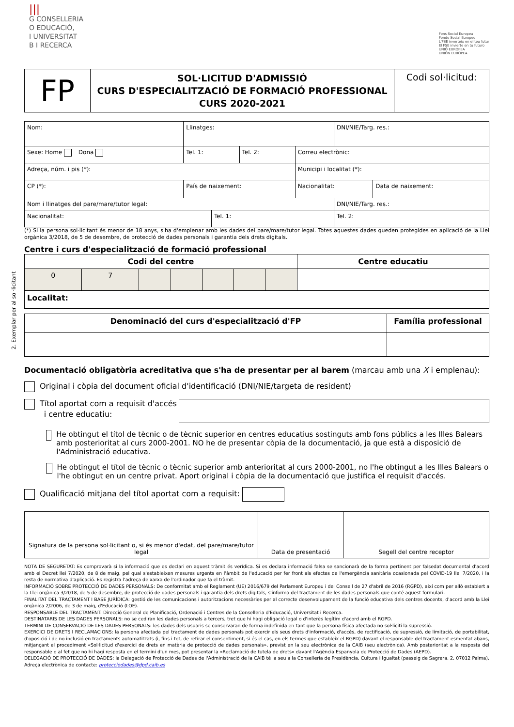2. Exemplar per al sol·licitant
|||
G CONSELLERIA
O EDUCACIÓ,
I UNIVERSITAT
B I RECERCA
Fons Social Europeu
Fondo Social Europeo
L'FSE inverteix en el teu futur
El FSE invierte en tu futuro
UNIÓ EUROPEA
UNIÓN EUROPEA
| FP | SOL·LICITUD D'ADMISSIÓ CURS D'ESPECIALITZACIÓ DE FORMACIÓ PROFESSIONAL CURS 2020-2021 | Codi sol·licitud: |
| Nom: | | Llinatges: | | | | DNI/NIE/Targ. res.: | |
| Sexe: Home Dona | | Tel. 1: | | Tel. 2: | Correu electrònic: | | |
| Adreça, núm. i pis (*): | | | | | Municipi i localitat (*): | | |
| CP (*): | País de naixement: | | | | Nacionalitat: | | Data de naixement: |
| Nom i llinatges del pare/mare/tutor legal: | | | | | | DNI/NIE/Targ. res.: | |
| Nacionalitat: | | | Tel. 1: | | | Tel. 2: | |
(*) Si la persona sol·licitant és menor de 18 anys, s'ha d'emplenar amb les dades del pare/mare/tutor legal. Totes aquestes dades queden protegides en aplicació de la Llei orgànica 3/2018, de 5 de desembre, de protecció de dades personals i garantia dels drets digitals.
Centre i curs d'especialització de formació professional
| Codi del centre | | | | | | | Centre educatiu |
| --- | --- | --- | --- | --- | --- | --- | --- |
| 0 | 7 | | | | | | |
| Localitat: | | | | | | | |
| Denominació del curs d'especialització d'FP | Família professional |
| --- | --- |
Documentació obligatòria acreditativa que s'ha de presentar per al barem (marcau amb una X i emplenau):
Original i còpia del document oficial d'identificació (DNI/NIE/targeta de resident)
Títol aportat com a requisit d'accés
i centre educatiu:
He obtingut el títol de tècnic o de tècnic superior en centres educatius sostinguts amb fons públics a les Illes Balears amb posterioritat al curs 2000-2001. NO he de presentar còpia de la documentació, ja que està a disposició de l'Administració educativa.
He obtingut el títol de tècnic o tècnic superior amb anterioritat al curs 2000-2001, no l'he obtingut a les Illes Balears o l'he obtingut en un centre privat. Aport original i còpia de la documentació que justifica el requisit d'accés.
Qualificació mitjana del títol aportat com a requisit:
| Signatura de la persona sol·licitant o, si és menor d'edat, del pare/mare/tutor legal | Data de presentació | Segell del centre receptor |
NOTA DE SEGURETAT: Es comprovarà si la informació que es declari en aquest tràmit és verídica. Si es declara informació falsa se sancionarà de la forma pertinent per falsedat documental d'acord amb el Decret llei 7/2020, de 8 de maig, pel qual s'estableixen mesures urgents en l'àmbit de l'educació per fer front als efectes de l'emergència sanitària ocasionada pel COVID-19 llei 7/2020, i la resta de normativa d'aplicació. Es registra l'adreça de xarxa de l'ordinador que fa el tràmit.
INFORMACIÓ SOBRE PROTECCIÓ DE DADES PERSONALS: De conformitat amb el Reglament (UE) 2016/679 del Parlament Europeu i del Consell de 27 d'abril de 2016 (RGPD), així com per allò establert a la Llei orgànica 3/2018, de 5 de desembre, de protecció de dades personals i garantia dels drets digitals, s'informa del tractament de les dades personals que conté aquest formulari.
FINALITAT DEL TRACTAMENT I BASE JURÍDICA: gestió de les comunicacions i autoritzacions necessàries per al correcte desenvolupament de la funció educativa dels centres docents, d'acord amb la Llei orgànica 2/2006, de 3 de maig, d'Educació (LOE).
RESPONSABLE DEL TRACTAMENT: Direcció General de Planificació, Ordenació i Centres de la Conselleria d'Educació, Universitat i Recerca.
DESTINATARIS DE LES DADES PERSONALS: no se cediran les dades personals a tercers, tret que hi hagi obligació legal o d'interès legítim d'acord amb el RGPD.
TERMINI DE CONSERVACIÓ DE LES DADES PERSONALS: les dades dels usuaris se conservaran de forma indefinida en tant que la persona física afectada no sol·liciti la supressió.
EXERCICI DE DRETS I RECLAMACIONS: la persona afectada pel tractament de dades personals pot exercir els seus drets d'informació, d'accés, de rectificació, de supressió, de limitació, de portabilitat, d'oposició i de no inclusió en tractaments automatitzats (i, fins i tot, de retirar el consentiment, si és el cas, en els termes que estableix el RGPD) davant el responsable del tractament esmentat abans, mitjançant el procediment «Sol·licitud d'exercici de drets en matèria de protecció de dades personals», previst en la seu electrònica de la CAIB (seu electrònica). Amb posterioritat a la resposta del responsable o al fet que no hi hagi resposta en el termini d'un mes, pot presentar la «Reclamació de tutela de drets» davant l'Agència Espanyola de Protecció de Dades (AEPD).
DELEGACIÓ DE PROTECCIÓ DE DADES: la Delegació de Protecció de Dades de l'Administració de la CAIB té la seu a la Conselleria de Presidència, Cultura i Igualtat (passeig de Sagrera, 2, 07012 Palma). Adreça electrònica de contacte: protecciodades@dpd.caib.es